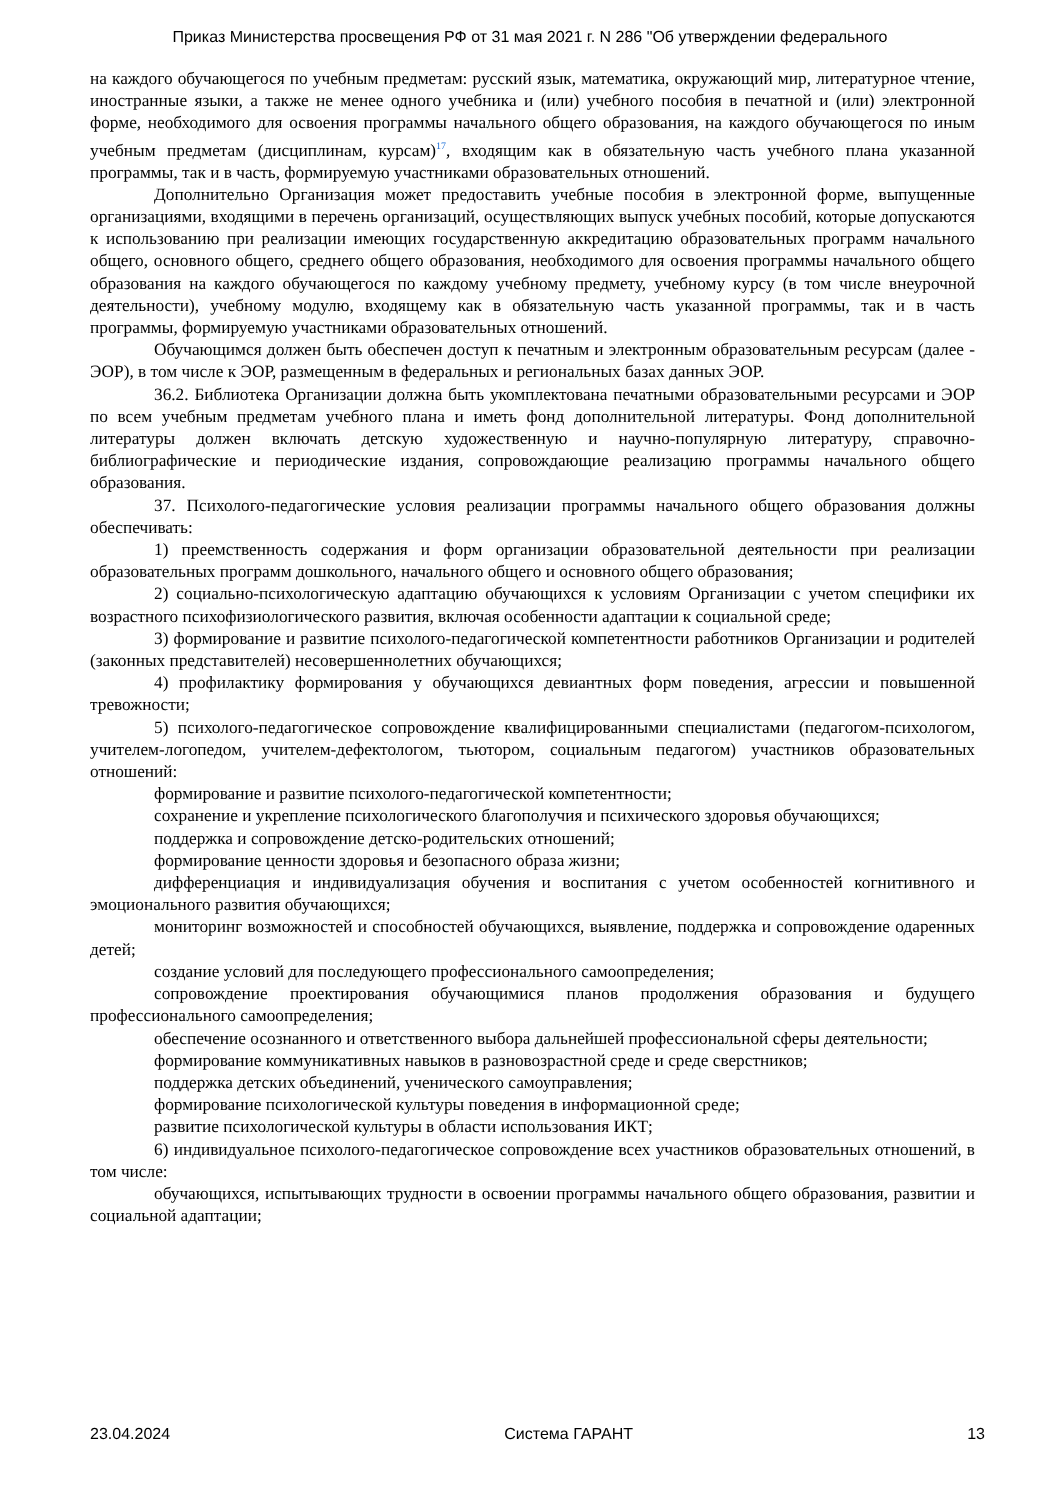Приказ Министерства просвещения РФ от 31 мая 2021 г. N 286 "Об утверждении федерального
на каждого обучающегося по учебным предметам: русский язык, математика, окружающий мир, литературное чтение, иностранные языки, а также не менее одного учебника и (или) учебного пособия в печатной и (или) электронной форме, необходимого для освоения программы начального общего образования, на каждого обучающегося по иным учебным предметам (дисциплинам, курсам)<sup>17</sup>, входящим как в обязательную часть учебного плана указанной программы, так и в часть, формируемую участниками образовательных отношений.
Дополнительно Организация может предоставить учебные пособия в электронной форме, выпущенные организациями, входящими в перечень организаций, осуществляющих выпуск учебных пособий, которые допускаются к использованию при реализации имеющих государственную аккредитацию образовательных программ начального общего, основного общего, среднего общего образования, необходимого для освоения программы начального общего образования на каждого обучающегося по каждому учебному предмету, учебному курсу (в том числе внеурочной деятельности), учебному модулю, входящему как в обязательную часть указанной программы, так и в часть программы, формируемую участниками образовательных отношений.
Обучающимся должен быть обеспечен доступ к печатным и электронным образовательным ресурсам (далее - ЭОР), в том числе к ЭОР, размещенным в федеральных и региональных базах данных ЭОР.
36.2. Библиотека Организации должна быть укомплектована печатными образовательными ресурсами и ЭОР по всем учебным предметам учебного плана и иметь фонд дополнительной литературы. Фонд дополнительной литературы должен включать детскую художественную и научно-популярную литературу, справочно-библиографические и периодические издания, сопровождающие реализацию программы начального общего образования.
37. Психолого-педагогические условия реализации программы начального общего образования должны обеспечивать:
1) преемственность содержания и форм организации образовательной деятельности при реализации образовательных программ дошкольного, начального общего и основного общего образования;
2) социально-психологическую адаптацию обучающихся к условиям Организации с учетом специфики их возрастного психофизиологического развития, включая особенности адаптации к социальной среде;
3) формирование и развитие психолого-педагогической компетентности работников Организации и родителей (законных представителей) несовершеннолетних обучающихся;
4) профилактику формирования у обучающихся девиантных форм поведения, агрессии и повышенной тревожности;
5) психолого-педагогическое сопровождение квалифицированными специалистами (педагогом-психологом, учителем-логопедом, учителем-дефектологом, тьютором, социальным педагогом) участников образовательных отношений:
формирование и развитие психолого-педагогической компетентности;
сохранение и укрепление психологического благополучия и психического здоровья обучающихся;
поддержка и сопровождение детско-родительских отношений;
формирование ценности здоровья и безопасного образа жизни;
дифференциация и индивидуализация обучения и воспитания с учетом особенностей когнитивного и эмоционального развития обучающихся;
мониторинг возможностей и способностей обучающихся, выявление, поддержка и сопровождение одаренных детей;
создание условий для последующего профессионального самоопределения;
сопровождение проектирования обучающимися планов продолжения образования и будущего профессионального самоопределения;
обеспечение осознанного и ответственного выбора дальнейшей профессиональной сферы деятельности;
формирование коммуникативных навыков в разновозрастной среде и среде сверстников;
поддержка детских объединений, ученического самоуправления;
формирование психологической культуры поведения в информационной среде;
развитие психологической культуры в области использования ИКТ;
6) индивидуальное психолого-педагогическое сопровождение всех участников образовательных отношений, в том числе:
обучающихся, испытывающих трудности в освоении программы начального общего образования, развитии и социальной адаптации;
23.04.2024 Система ГАРАНТ 13